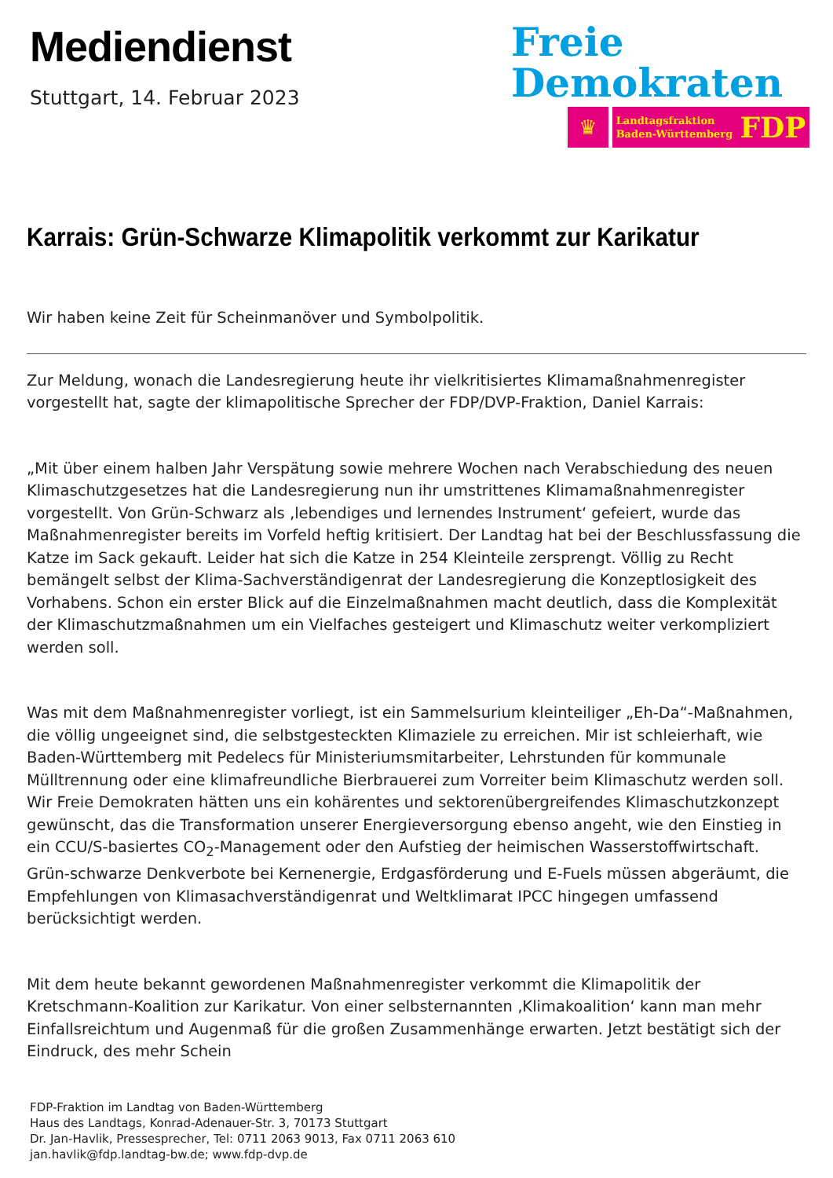Mediendienst
Stuttgart, 14. Februar 2023
Freie
Demokraten
♛
Landtagsfraktion
Baden-Württemberg FDP
Karrais: Grün-Schwarze Klimapolitik verkommt zur Karikatur
Wir haben keine Zeit für Scheinmanöver und Symbolpolitik.
Zur Meldung, wonach die Landesregierung heute ihr vielkritisiertes Klimamaßnahmenregister vorgestellt hat, sagte der klimapolitische Sprecher der FDP/DVP-Fraktion, Daniel Karrais:
„Mit über einem halben Jahr Verspätung sowie mehrere Wochen nach Verabschiedung des neuen Klimaschutzgesetzes hat die Landesregierung nun ihr umstrittenes Klimamaßnahmenregister vorgestellt. Von Grün-Schwarz als ‚lebendiges und lernendes Instrument‘ gefeiert, wurde das Maßnahmenregister bereits im Vorfeld heftig kritisiert. Der Landtag hat bei der Beschlussfassung die Katze im Sack gekauft. Leider hat sich die Katze in 254 Kleinteile zersprengt. Völlig zu Recht bemängelt selbst der Klima-Sachverständigenrat der Landesregierung die Konzeptlosigkeit des Vorhabens. Schon ein erster Blick auf die Einzelmaßnahmen macht deutlich, dass die Komplexität der Klimaschutzmaßnahmen um ein Vielfaches gesteigert und Klimaschutz weiter verkompliziert werden soll.
Was mit dem Maßnahmenregister vorliegt, ist ein Sammelsurium kleinteiliger „Eh-Da“-Maßnahmen, die völlig ungeeignet sind, die selbstgesteckten Klimaziele zu erreichen. Mir ist schleierhaft, wie Baden-Württemberg mit Pedelecs für Ministeriumsmitarbeiter, Lehrstunden für kommunale Mülltrennung oder eine klimafreundliche Bierbrauerei zum Vorreiter beim Klimaschutz werden soll. Wir Freie Demokraten hätten uns ein kohärentes und sektorenübergreifendes Klimaschutzkonzept gewünscht, das die Transformation unserer Energieversorgung ebenso angeht, wie den Einstieg in ein CCU/S-basiertes CO<sub>2</sub>-Management oder den Aufstieg der heimischen Wasserstoffwirtschaft. Grün-schwarze Denkverbote bei Kernenergie, Erdgasförderung und E-Fuels müssen abgeräumt, die Empfehlungen von Klimasachverständigenrat und Weltklimarat IPCC hingegen umfassend berücksichtigt werden.
Mit dem heute bekannt gewordenen Maßnahmenregister verkommt die Klimapolitik der Kretschmann-Koalition zur Karikatur. Von einer selbsternannten ‚Klimakoalition‘ kann man mehr Einfallsreichtum und Augenmaß für die großen Zusammenhänge erwarten. Jetzt bestätigt sich der Eindruck, des mehr Schein
FDP-Fraktion im Landtag von Baden-Württemberg
Haus des Landtags, Konrad-Adenauer-Str. 3, 70173 Stuttgart
Dr. Jan-Havlik, Pressesprecher, Tel: 0711 2063 9013, Fax 0711 2063 610
jan.havlik@fdp.landtag-bw.de; www.fdp-dvp.de